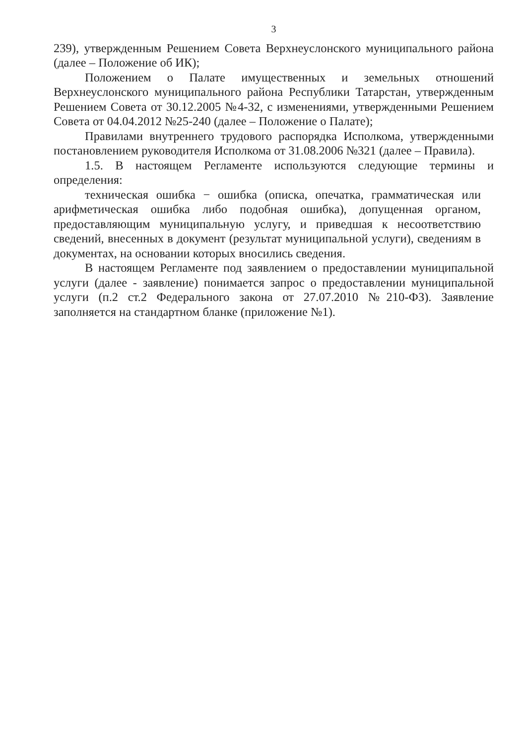3
239), утвержденным Решением Совета Верхнеуслонского муниципального района (далее – Положение об ИК);
Положением о Палате имущественных и земельных отношений Верхнеуслонского муниципального района Республики Татарстан, утвержденным Решением Совета от 30.12.2005 №4-32, с изменениями, утвержденными Решением Совета от 04.04.2012 №25-240 (далее – Положение о Палате);
Правилами внутреннего трудового распорядка Исполкома, утвержденными постановлением руководителя Исполкома от 31.08.2006 №321 (далее – Правила).
1.5. В настоящем Регламенте используются следующие термины и определения:
техническая ошибка − ошибка (описка, опечатка, грамматическая или арифметическая ошибка либо подобная ошибка), допущенная органом, предоставляющим муниципальную услугу, и приведшая к несоответствию сведений, внесенных в документ (результат муниципальной услуги), сведениям в документах, на основании которых вносились сведения.
В настоящем Регламенте под заявлением о предоставлении муниципальной услуги (далее - заявление) понимается запрос о предоставлении муниципальной услуги (п.2 ст.2 Федерального закона от 27.07.2010 №210-ФЗ). Заявление заполняется на стандартном бланке (приложение №1).